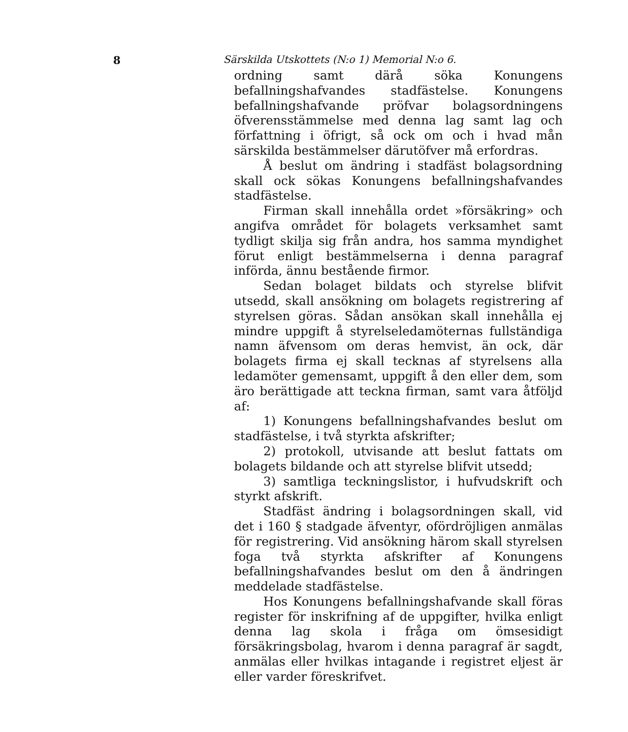8 Särskilda Utskottets (N:o 1) Memorial N:o 6.
ordning samt därå söka Konungens befallningshafvandes stadfästelse. Konungens befallningshafvande pröfvar bolagsordningens öfverensstämmelse med denna lag samt lag och författning i öfrigt, så ock om och i hvad mån särskilda bestämmelser därutöfver må erfordras.
Å beslut om ändring i stadfäst bolagsordning skall ock sökas Konungens befallningshafvandes stadfästelse.
Firman skall innehålla ordet »försäkring» och angifva området för bolagets verksamhet samt tydligt skilja sig från andra, hos samma myndighet förut enligt bestämmelserna i denna paragraf införda, ännu bestående firmor.
Sedan bolaget bildats och styrelse blifvit utsedd, skall ansökning om bolagets registrering af styrelsen göras. Sådan ansökan skall innehålla ej mindre uppgift å styrelseledamöternas fullständiga namn äfvensom om deras hemvist, än ock, där bolagets firma ej skall tecknas af styrelsens alla ledamöter gemensamt, uppgift å den eller dem, som äro berättigade att teckna firman, samt vara åtföljd af:
1) Konungens befallningshafvandes beslut om stadfästelse, i två styrkta afskrifter;
2) protokoll, utvisande att beslut fattats om bolagets bildande och att styrelse blifvit utsedd;
3) samtliga teckningslistor, i hufvudskrift och styrkt afskrift.
Stadfäst ändring i bolagsordningen skall, vid det i 160 § stadgade äfventyr, ofördröjligen anmälas för registrering. Vid ansökning härom skall styrelsen foga två styrkta afskrifter af Konungens befallningshafvandes beslut om den å ändringen meddelade stadfästelse.
Hos Konungens befallningshafvande skall föras register för inskrifning af de uppgifter, hvilka enligt denna lag skola i fråga om ömsesidigt försäkringsbolag, hvarom i denna paragraf är sagdt, anmälas eller hvilkas intagande i registret eljest är eller varder föreskrifvet.